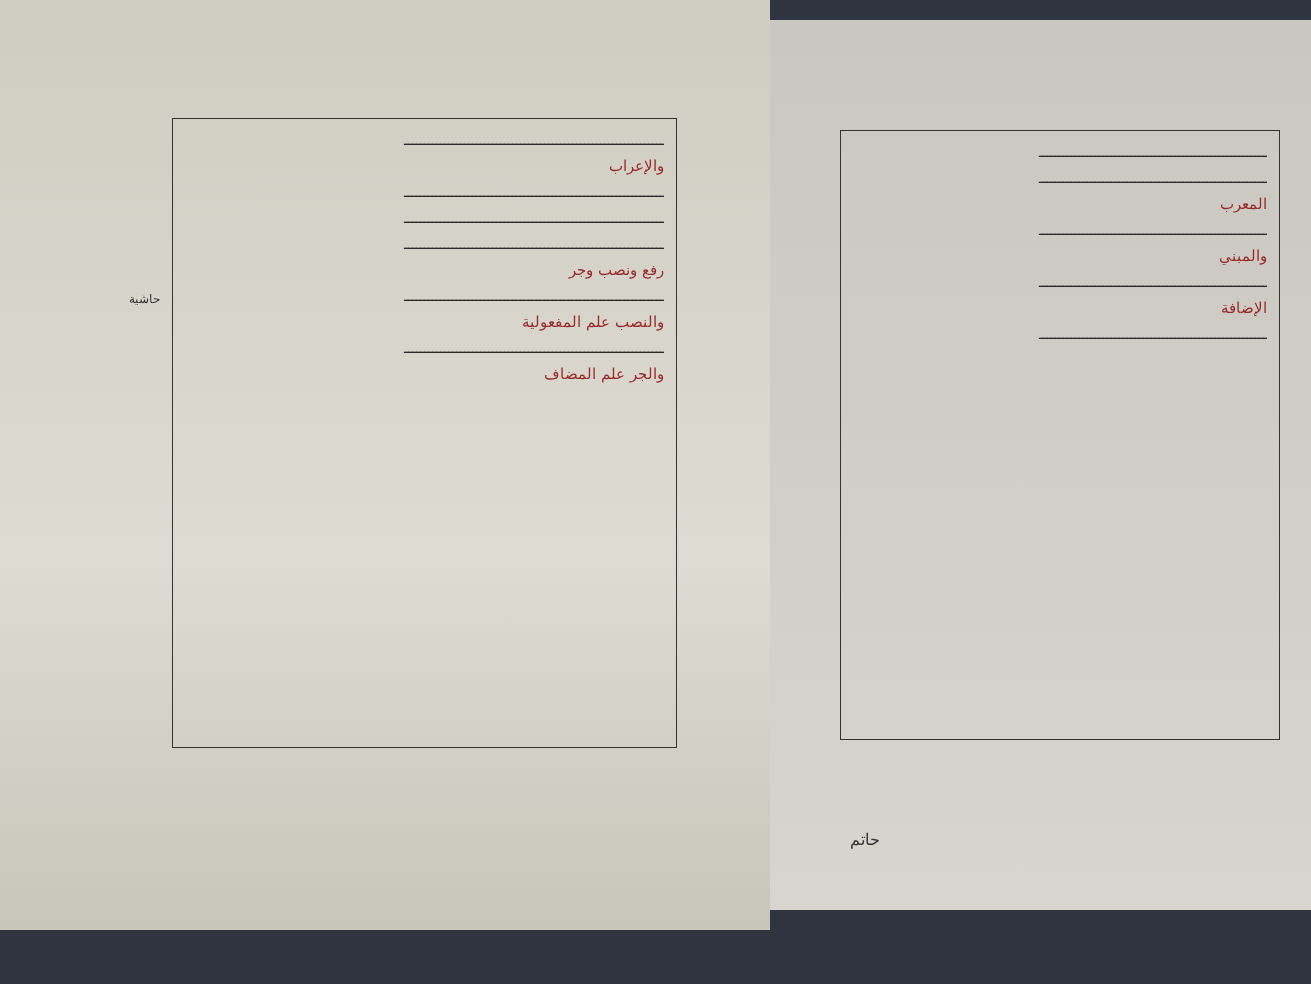حاشية
ـــــــــــــــــــــــــــــــــــــــــــــــــــــــــــــــــ
والإعراب
ـــــــــــــــــــــــــــــــــــــــــــــــــــــــــــــــــ
ـــــــــــــــــــــــــــــــــــــــــــــــــــــــــــــــــ
ـــــــــــــــــــــــــــــــــــــــــــــــــــــــــــــــــ
رفع ونصب وجر
ـــــــــــــــــــــــــــــــــــــــــــــــــــــــــــــــــ
والنصب علم المفعولية
ـــــــــــــــــــــــــــــــــــــــــــــــــــــــــــــــــ
والجر علم المضاف
ـــــــــــــــــــــــــــــــــــــــــــــــــــــــــ
ـــــــــــــــــــــــــــــــــــــــــــــــــــــــــ
المعرب
ـــــــــــــــــــــــــــــــــــــــــــــــــــــــــ
والمبني
ـــــــــــــــــــــــــــــــــــــــــــــــــــــــــ
الإضافة
ـــــــــــــــــــــــــــــــــــــــــــــــــــــــــ
حاتم